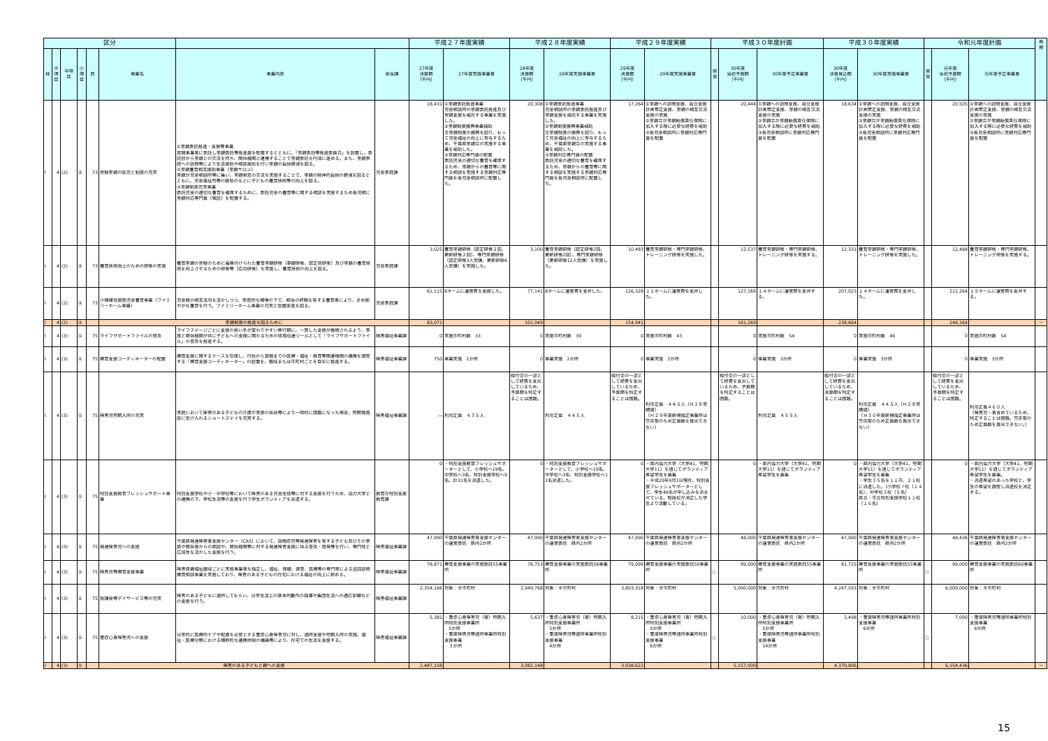| 区分 | | | | | | | | 平成２７年度実績 | | 平成２８年度実績 | | 平成２９年度実績 | | 平成３０年度計画 | | | 平成３０年度実績 | | 令和元年度計画 | | | 再 掲 |
| --- | --- | --- | --- | --- | --- | --- | --- | --- | --- | --- | --- | --- | --- | --- | --- | --- | --- | --- | --- | --- | --- | --- |
| 柱 | 大 項 目 | 中項 目 | 小 項 目 | 頁 | 事業名 | 事業内容 | 担当課 | 27年度 決算額 （千円） | 27年度実施事業量 | 28年度 決算額 （千円） | 28年度実施事業量 | 29年度 決算額 （千円） | 29年度実施事業量 | 県 単 | 30年度 当初予算額 （千円） | 30年度予定事業量 | 30年度 決算見込額 （千円） | 30年度実施事業量 | 県 単 | 元年度 当初予算額 （千円） | 元年度予定事業量 | |
| I | 4 | (2) | ② | 73 | 登録里親の拡充と制度の充実 | ①里親委託推進・支援等事業 民間事業者に委託し里親委託等推進員を配置するとともに、「里親委託等推進委員会」を設置し、委託前から里親との交流を持ち、関係機関と連携することで里親委託を円滑に進める。また、里親家庭への訪問等により生活援助や相談援助を行い里親の負担軽減を図る。 ②里親養育相互援助事業（里親サロン） 里親が児童相談所等に集い、里親相互の交流を実施することで、里親の精神的負担の軽減を図るとともに、児童福祉司等の援助のもとに子どもの養育技術等の向上を図る。 ③里親制度充実事業 委託児童の適切な養育を確保するために、委託児童の養育等に関する相談を実施するため各児相に里親対応専門員（嘱託）を配置する。 | 児童家庭課 | 18,431 | ①里親委託推進事業 児童相談所の里親委託推進及び里親支援を補完する事業を実施した。 ②里親制度振興事業補助 金里親制度の振興を図り、もって児童福祉の向上に寄与するため、千葉県里親会の実施する事業を補助した。 ③里親対応専門員の配置 委託児童の適切な養育を確保するため、里親からの養育等に関する相談を実施する里親対応専門員を各児童相談所に配置した。 | 20,308 | ①里親委託推進事業 児童相談所の里親委託推進及び里親支援を補完する事業を実施した。 ②里親制度振興事業補助 金里親制度の振興を図り、もって児童福祉の向上に寄与するため、千葉県里親会の実施する事業を補助した。 ③里親対応専門員の配置 委託児童の適切な養育を確保するため、里親からの養育等に関する相談を実施する里親対応専門員を各児童相談所に配置した。 | 17,264 | ①里親への訪問支援、自立支援計画策定支援、里親の相互交流支援の実施 ②里親会が里親賠償責任保険に加入する際に必要な経費を補助 ③各児童相談所に里親対応専門員を配置 | | 20,444 | ①里親への訪問支援、自立支援計画策定支援、里親の相互交流支援の実施 ②里親会が里親賠償責任保険に加入する際に必要な経費を補助 ③各児童相談所に里親対応専門員を配置 | 18,634 | ①里親への訪問支援、自立支援計画策定支援、里親の相互交流支援の実施 ②里親会が里親賠償責任保険に加入する際に必要な経費を補助 ③各児童相談所に里親対応専門員を配置 | | 20,505 | ①里親への訪問支援、自立支援計画策定支援、里親の相互交流支援の実施 ②里親会が里親賠償責任保険に加入する際に必要な経費を補助 ③各児童相談所に里親対応専門員を配置 | |
| I | 4 | (2) | ② | 73 | 養育技術向上のための研修の実施 | 養育里親の登録のために義務付けられた養育里親研修（基礎研修、認定前研修）及び里親の養育技術を向上させるための研修等（応用研修）を実施し、養育技術の向上を図る。 | 児童家庭課 | 3,025 | 養育里親研修（認定研修２回、更新研修２回）、専門里親研修（認定研修3人受講、更新研修6人受講）を実施した。 | 3,100 | 養育里親研修（認定研修2回、更新研修2回）、専門里親研修（更新研修12人受講）を実施した。 | 10,483 | 養育里親研修・専門里親研修、トレーニング研修を実施した。 | | 12,537 | 養育里親研修・専門里親研修、トレーニング研修を実施する。 | 12,331 | 養育里親研修・専門里親研修、トレーニング研修を実施した。 | | 12,488 | 養育里親研修・専門里親研修、トレーニング研修を実施する。 | |
| I | 4 | (2) | ② | 73 | 小規模住居型児童養育事業（ファミリーホーム事業） | 児童間の相互活用を活かしつつ、家庭的な環境の下で、相当の経験を有する養育者により、きめ細やかな養育を行う。ファミリーホーム事業の充実と設置促進を図る。 | 児童家庭課 | 61,115 | 6ホームに運営費を支援した。 | 77,141 | 8ホームに運営費を支弁した。 | 126,328 | １１ホームに運営費を支弁した。 | | 127,169 | １４ホームに運営費を支弁する。 | 207,023 | １４ホームに運営費を支弁した。 | | 212,264 | １５ホームに運営費を支弁する。 | |
| I | 4 | (2) | ② | | 里親制度の推進を図るために | | | 83,071 | | 101,049 | | 154,941 | | | 161,269 | | 238,664 | | | 246,164 | | － |
| I | 4 | (3) | ① | 75 | ライフサポートファイルの普及 | ライフステージごとに支援の担い手が変わりやすい移行期に、一貫した支援が継続されるよう、家族と関係機関が共に子どもへの支援に関わるための情報伝達ツールとして「ライフサポートファイル」の普及を推進する。 | 障害福祉事業課 | 0 | 実施市町村数 33 | 0 | 実施市町村数 39 | 0 | 実施市町村数 43 | | 0 | 実施市町村数 54 | 0 | 実施市町村数 46 | | 0 | 実施市町村数 54 | |
| I | 4 | (3) | ① | 75 | 療育支援コーディネーターの配置 | 療育支援に関するケースを管理し、行政から民間までの医療・福祉・教育等関連機関の連携を調整する「療育支援コーディネーター」の設置を、圏域または市町村ごとを目安に推進する。 | 障害福祉事業課 | 750 | 事業実施 1か所 | 0 | 事業実施 2か所 | 0 | 事業実施 2か所 | | 0 | 事業実施 3か所 | 0 | 事業実施 3か所 | | 0 | 事業実施 3か所 | |
| I | 4 | (3) | ① | 75 | 障害児短期入所の充実 | 家庭において障害のある子どもの介護が家族の疾病等により一時的に困難になった場合、短期間施設に受け入れるショートステイを充実する。 | 障害福祉事業課 | ― | 利用定員 ４３５人 | 給付金の一部として経費を支出しているため、予算額を特定することは困難。 | 利用定員 ４４５人 | 給付金の一部として経費を支出しているため、予算額を特定することは困難。 | 利用定員 ４４５人（Ｈ２８実績値） （Ｈ２９年度新規指定事業所は空床型のため定員数を算出できない） | | 給付金の一部として経費を支出しているため、予算額を特定することは困難。 | 利用定員 ４５５人 | 給付金の一部として経費を支出しているため、決算額を特定することは困難。 | 利用定員 ４４５人（Ｈ２８実績値） （Ｈ３０年度新規指定事業所は空床型のため定員数を算出できない） | | 給付金の一部として経費を支出しているため、予算額を特定することは困難。 | 利用定員４６０人 （障害児・者含めているため、特定することは困難。空床型のため定員数を算出できない。） | |
| I | 4 | (3) | ① | 75 | 特別支援教育フレッシュサポート事業 | 特別支援学校や小・中学校等において障害のある児童生徒等に対する支援を行うため、協力大学との連携の下、学校生活等の支援を行う学生ボランティアを派遣する。 | 教育庁特別支援教育課 | 0 | ・特別支援教育フレッシュサポーターとして、小学校へ19名、中学校へ3名、特別支援学校へ9名、計31名を派遣した。 | 0 | ・特別支援教育フレッシュサポーターとして、小学校へ19名、中学校へ3名、特別支援学校へ11名派遣した。 | 0 | ・県内協力大学（大学41、短期大学11）を通じてボランティア希望学生を募集 ・平成29年9月1日現在、特別支援フレッシュサポーターとして、学生46名が申し込みを済ませている。配属校が決定した学生より活動している。 | | 0 | ・県内協力大学（大学41、短期大学11）を通じてボランティア希望学生を募集 | 0 | ・県内協力大学（大学41、短期大学11）を通じてボランティア希望学生を募集 ・学生３５名を１１市、２１校に派遣した。（小学校７校（１４名），中学校３校（５名） 県立・市立特別支援学校１１校（１６名） | | 0 | ・県内協力大学（大学41、短期大学11）を通じてボランティア希望学生を募集。 ・派遣希望のあった学校と、学生の希望を調整し派遣校を決定する。 | |
| I | 4 | (3) | ① | 75 | 発達障害児への支援 | 千葉県発達障害者支援センター（CAS）において、自閉症児等発達障害を有する子ども及びその家族や関係者からの相談や、関係機関等に対する発達障害支援に係る普及・啓発等を行い、専門性と広域性を活かした支援を行う。 | 障害福祉事業課 | 47,990 | 千葉県発達障害者支援センターの運営委託 県内2か所 | 47,990 | 千葉県発達障害者支援センターの運営委託 県内2か所 | 47,990 | 千葉県発達障害者支援センターの運営委託 県内2か所 | | 48,000 | 千葉県発達障害者支援センターの運営委託 県内2か所 | 47,990 | 千葉県発達障害者支援センターの運営委託 県内2か所 | | 48,436 | 千葉県発達障害者支援センターの運営委託 県内2か所 | |
| I | 4 | (3) | ① | 75 | 障害児等療育支援事業 | 障害保健福祉圏域ごとに実施事業者を指定し、福祉、保健、保育、医療等の専門家による巡回訪問療育相談事業を実施しており、障害のある子どもの在宅における福祉の向上に努める。 | 障害福祉事業課 | 78,871 | 療育支援事業の実施委託55事業所 | 78,753 | 療育支援事業の実施委託56事業所 | 79,099 | 療育支援事業の実施委託50事業所 | ○ | 99,000 | 療育支援事業の実施委託55事業所 | 81,725 | 療育支援事業の実施委託55事業所 | ○ | 99,000 | 療育支援事業の実施委託60事業所 | |
| I | 4 | (3) | ① | 75 | 放課後等デイサービス等の充実 | 障害のある子どもに通所してもらい、日常生活上の基本的動作の指導や集団生活への適応訓練などの支援を行う。 | 障害福祉事業課 | 2,354,166 | 対象：全市町村 | 2,949,768 | 対象：全市町村 | 3,803,318 | 対象：全市町村 | | 5,000,000 | 対象：全市町村 | 4,247,593 | 対象：全市町村 | | 6,000,000 | 対象：全市町村 | |
| I | 4 | (3) | ① | 75 | 重症心身障害児への支援 | 日常的に医療的ケアや配慮を必要とする重症心身障害児に対し、通所支援や短期入所の実施、福祉・医療分野における横断的な連携体制の構築等により、在宅での生活を支援する。 | 障害福祉事業課 | 5,381 | ・重症心身障害児（者）短期入所特別支援事業所 5か所 ・重度障害児等通所事業所特別支援事業 ３か所 | 5,637 | ・重症心身障害児（者）短期入所特別支援事業所 5か所 ・重度障害児等通所事業所特別支援事業 4か所 | 8,215 | ・重症心身障害児（者）短期入所特別支援事業所 5か所 ・重度障害児等通所事業所特別支援事業 6か所 | ○ | 10,000 | ・重症心身障害児（者）短期入所特別支援事業所 5か所 ・重度障害児等通所事業所特別支援事業 14か所 | 2,498 | ・重度障害児等通所事業所特別支援事業 6か所 | ○ | 7,000 | ・重度障害児等通所事業所特別支援事業 6か所 | |
| I | 4 | (3) | ① | | 障害のある子どもと親への支援 | | | 2,487,158 | | 3,082,148 | | 3,938,622 | | | 5,157,000 | | 4,379,806 | | | 6,154,436 | | － |
15